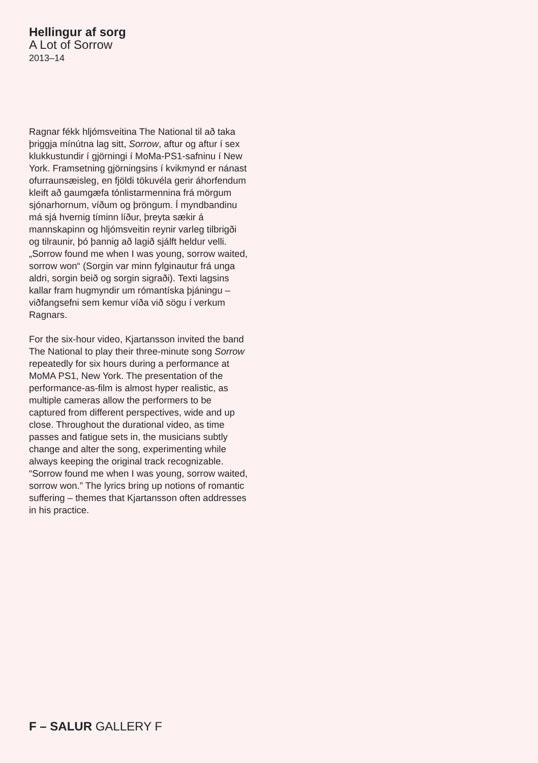Hellingur af sorg
A Lot of Sorrow
2013–14
Ragnar fékk hljómsveitina The National til að taka þriggja mínútna lag sitt, Sorrow, aftur og aftur í sex klukkustundir í gjörningi í MoMa-PS1-safninu í New York. Framsetning gjörn­ingsins í kvikmynd er nánast ofurraunsæisleg, en fjöldi tökuvéla gerir áhorfendum kleift að gaumgæfa tónlistarmennina frá mörgum sjónar­hornum, víðum og þröngum. Í myndbandinu má sjá hvernig tíminn líður, þreyta sækir á mannskapinn og hljómsveitin reynir varleg tilbrigði og tilraunir, þó þannig að lagið sjálft heldur velli. „Sorrow found me when I was young, sorrow waited, sorrow won“ (Sorgin var minn fylginautur frá unga aldri, sorgin beið og sorgin sigraði). Texti lagsins kallar fram hug­myndir um rómantíska þjáningu – viðfangsefni sem kemur víða við sögu í verkum Ragnars.
For the six-hour video, Kjartansson invited the band The National to play their three-minute song Sorrow repeatedly for six hours during a performance at MoMA PS1, New York. The presentation of the performance-as-film is almost hyper realistic, as multiple cameras allow the performers to be captured from different perspectives, wide and up close. Throughout the durational video, as time passes and fatigue sets in, the musicians subtly change and alter the song, experimenting while always keeping the original track recognizable. “Sorrow found me when I was young, sorrow waited, sorrow won.” The lyrics bring up notions of romantic suffering – themes that Kjartansson often addresses in his practice.
F – SALUR GALLERY F